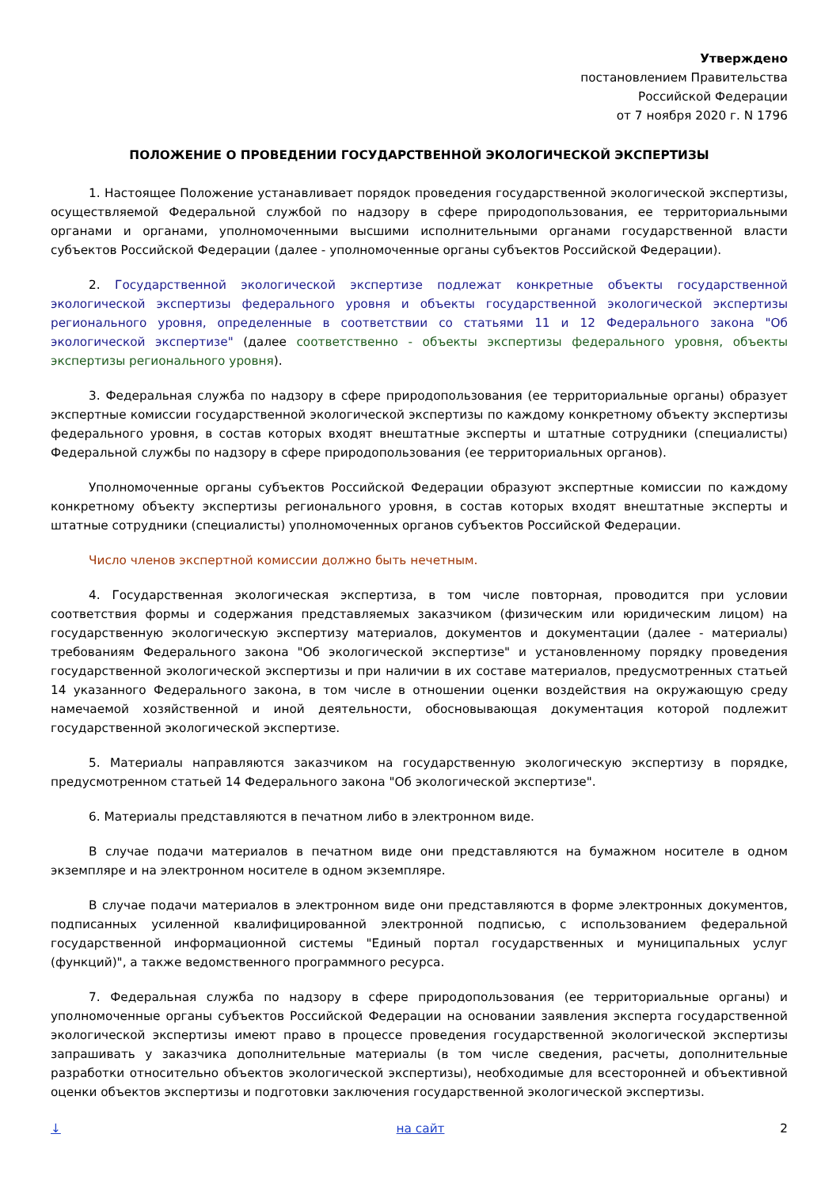Утверждено
постановлением Правительства
Российской Федерации
от 7 ноября 2020 г. N 1796
ПОЛОЖЕНИЕ О ПРОВЕДЕНИИ ГОСУДАРСТВЕННОЙ ЭКОЛОГИЧЕСКОЙ ЭКСПЕРТИЗЫ
1. Настоящее Положение устанавливает порядок проведения государственной экологической экспертизы, осуществляемой Федеральной службой по надзору в сфере природопользования, ее территориальными органами и органами, уполномоченными высшими исполнительными органами государственной власти субъектов Российской Федерации (далее - уполномоченные органы субъектов Российской Федерации).
2. Государственной экологической экспертизе подлежат конкретные объекты государственной экологической экспертизы федерального уровня и объекты государственной экологической экспертизы регионального уровня, определенные в соответствии со статьями 11 и 12 Федерального закона "Об экологической экспертизе" (далее соответственно - объекты экспертизы федерального уровня, объекты экспертизы регионального уровня).
3. Федеральная служба по надзору в сфере природопользования (ее территориальные органы) образует экспертные комиссии государственной экологической экспертизы по каждому конкретному объекту экспертизы федерального уровня, в состав которых входят внештатные эксперты и штатные сотрудники (специалисты) Федеральной службы по надзору в сфере природопользования (ее территориальных органов).
Уполномоченные органы субъектов Российской Федерации образуют экспертные комиссии по каждому конкретному объекту экспертизы регионального уровня, в состав которых входят внештатные эксперты и штатные сотрудники (специалисты) уполномоченных органов субъектов Российской Федерации.
Число членов экспертной комиссии должно быть нечетным.
4. Государственная экологическая экспертиза, в том числе повторная, проводится при условии соответствия формы и содержания представляемых заказчиком (физическим или юридическим лицом) на государственную экологическую экспертизу материалов, документов и документации (далее - материалы) требованиям Федерального закона "Об экологической экспертизе" и установленному порядку проведения государственной экологической экспертизы и при наличии в их составе материалов, предусмотренных статьей 14 указанного Федерального закона, в том числе в отношении оценки воздействия на окружающую среду намечаемой хозяйственной и иной деятельности, обосновывающая документация которой подлежит государственной экологической экспертизе.
5. Материалы направляются заказчиком на государственную экологическую экспертизу в порядке, предусмотренном статьей 14 Федерального закона "Об экологической экспертизе".
6. Материалы представляются в печатном либо в электронном виде.
В случае подачи материалов в печатном виде они представляются на бумажном носителе в одном экземпляре и на электронном носителе в одном экземпляре.
В случае подачи материалов в электронном виде они представляются в форме электронных документов, подписанных усиленной квалифицированной электронной подписью, с использованием федеральной государственной информационной системы "Единый портал государственных и муниципальных услуг (функций)", а также ведомственного программного ресурса.
7. Федеральная служба по надзору в сфере природопользования (ее территориальные органы) и уполномоченные органы субъектов Российской Федерации на основании заявления эксперта государственной экологической экспертизы имеют право в процессе проведения государственной экологической экспертизы запрашивать у заказчика дополнительные материалы (в том числе сведения, расчеты, дополнительные разработки относительно объектов экологической экспертизы), необходимые для всесторонней и объективной оценки объектов экспертизы и подготовки заключения государственной экологической экспертизы.
↓ на сайт 2